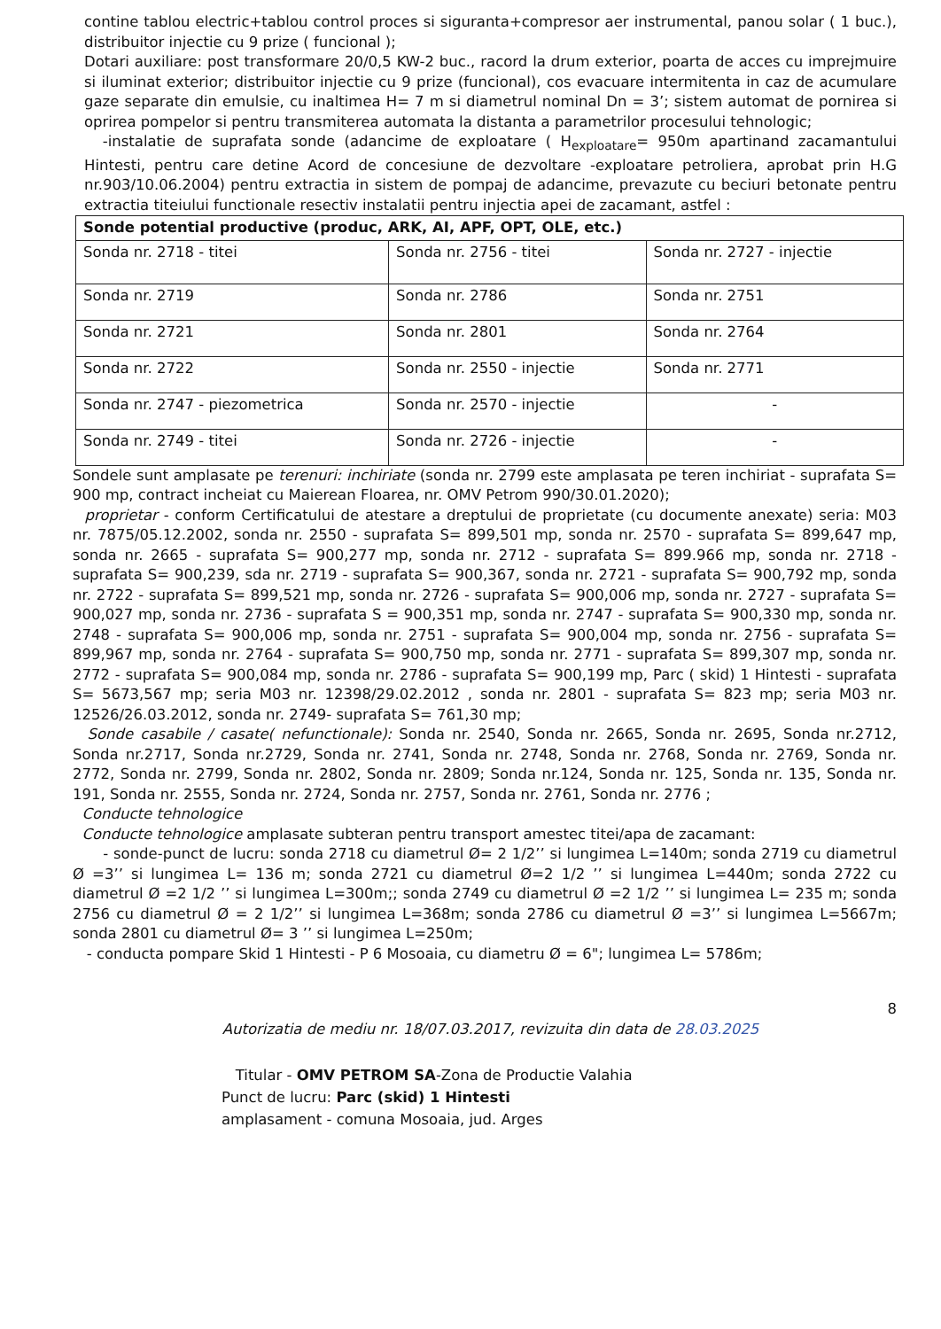contine tablou electric+tablou control proces si siguranta+compresor aer instrumental, panou solar ( 1 buc.), distribuitor injectie cu 9 prize ( funcional );
Dotari auxiliare: post transformare 20/0,5 KW-2 buc., racord la drum exterior, poarta de acces cu imprejmuire si iluminat exterior; distribuitor injectie cu 9 prize (funcional), cos evacuare intermitenta in caz de acumulare gaze separate din emulsie, cu inaltimea H= 7 m si diametrul nominal Dn = 3’; sistem automat de pornirea si oprirea pompelor si pentru transmiterea automata la distanta a parametrilor procesului tehnologic;
-instalatie de suprafata sonde (adancime de exploatare ( H<sub>exploatare</sub>= 950m apartinand zacamantului Hintesti, pentru care detine Acord de concesiune de dezvoltare -exploatare petroliera, aprobat prin H.G nr.903/10.06.2004) pentru extractia in sistem de pompaj de adancime, prevazute cu beciuri betonate pentru extractia titeiului functionale resectiv instalatii pentru injectia apei de zacamant, astfel :
| Sonde potential productive (produc, ARK, AI, APF, OPT, OLE, etc.) | | |
| Sonda nr. 2718 - titei | Sonda nr. 2756 - titei | Sonda nr. 2727 - injectie |
| Sonda nr. 2719 | Sonda nr. 2786 | Sonda nr. 2751 |
| Sonda nr. 2721 | Sonda nr. 2801 | Sonda nr. 2764 |
| Sonda nr. 2722 | Sonda nr. 2550 - injectie | Sonda nr. 2771 |
| Sonda nr. 2747 - piezometrica | Sonda nr. 2570 - injectie | - |
| Sonda nr. 2749 - titei | Sonda nr. 2726 - injectie | - |
Sondele sunt amplasate pe terenuri: inchiriate (sonda nr. 2799 este amplasata pe teren inchiriat - suprafata S= 900 mp, contract incheiat cu Maierean Floarea, nr. OMV Petrom 990/30.01.2020);
proprietar - conform Certificatului de atestare a dreptului de proprietate (cu documente anexate) seria: M03 nr. 7875/05.12.2002, sonda nr. 2550 - suprafata S= 899,501 mp, sonda nr. 2570 - suprafata S= 899,647 mp, sonda nr. 2665 - suprafata S= 900,277 mp, sonda nr. 2712 - suprafata S= 899.966 mp, sonda nr. 2718 - suprafata S= 900,239, sda nr. 2719 - suprafata S= 900,367, sonda nr. 2721 - suprafata S= 900,792 mp, sonda nr. 2722 - suprafata S= 899,521 mp, sonda nr. 2726 - suprafata S= 900,006 mp, sonda nr. 2727 - suprafata S= 900,027 mp, sonda nr. 2736 - suprafata S = 900,351 mp, sonda nr. 2747 - suprafata S= 900,330 mp, sonda nr. 2748 - suprafata S= 900,006 mp, sonda nr. 2751 - suprafata S= 900,004 mp, sonda nr. 2756 - suprafata S= 899,967 mp, sonda nr. 2764 - suprafata S= 900,750 mp, sonda nr. 2771 - suprafata S= 899,307 mp, sonda nr. 2772 - suprafata S= 900,084 mp, sonda nr. 2786 - suprafata S= 900,199 mp, Parc ( skid) 1 Hintesti - suprafata S= 5673,567 mp; seria M03 nr. 12398/29.02.2012 , sonda nr. 2801 - suprafata S= 823 mp; seria M03 nr. 12526/26.03.2012, sonda nr. 2749- suprafata S= 761,30 mp;
Sonde casabile / casate( nefunctionale): Sonda nr. 2540, Sonda nr. 2665, Sonda nr. 2695, Sonda nr.2712, Sonda nr.2717, Sonda nr.2729, Sonda nr. 2741, Sonda nr. 2748, Sonda nr. 2768, Sonda nr. 2769, Sonda nr. 2772, Sonda nr. 2799, Sonda nr. 2802, Sonda nr. 2809; Sonda nr.124, Sonda nr. 125, Sonda nr. 135, Sonda nr. 191, Sonda nr. 2555, Sonda nr. 2724, Sonda nr. 2757, Sonda nr. 2761, Sonda nr. 2776 ;
Conducte tehnologice
Conducte tehnologice amplasate subteran pentru transport amestec titei/apa de zacamant:
- sonde-punct de lucru: sonda 2718 cu diametrul Ø= 2 1/2’’ si lungimea L=140m; sonda 2719 cu diametrul Ø =3’’ si lungimea L= 136 m; sonda 2721 cu diametrul Ø=2 1/2 ’’ si lungimea L=440m; sonda 2722 cu diametrul Ø =2 1/2 ’’ si lungimea L=300m;; sonda 2749 cu diametrul Ø =2 1/2 ’’ si lungimea L= 235 m; sonda 2756 cu diametrul Ø = 2 1/2’’ si lungimea L=368m; sonda 2786 cu diametrul Ø =3’’ si lungimea L=5667m; sonda 2801 cu diametrul Ø= 3 ’’ si lungimea L=250m;
- conducta pompare Skid 1 Hintesti - P 6 Mosoaia, cu diametru Ø = 6"; lungimea L= 5786m;
8
Autorizatia de mediu nr. 18/07.03.2017, revizuita din data de 28.03.2025
Titular - OMV PETROM SA-Zona de Productie Valahia
Punct de lucru: Parc (skid) 1 Hintesti
amplasament - comuna Mosoaia, jud. Arges